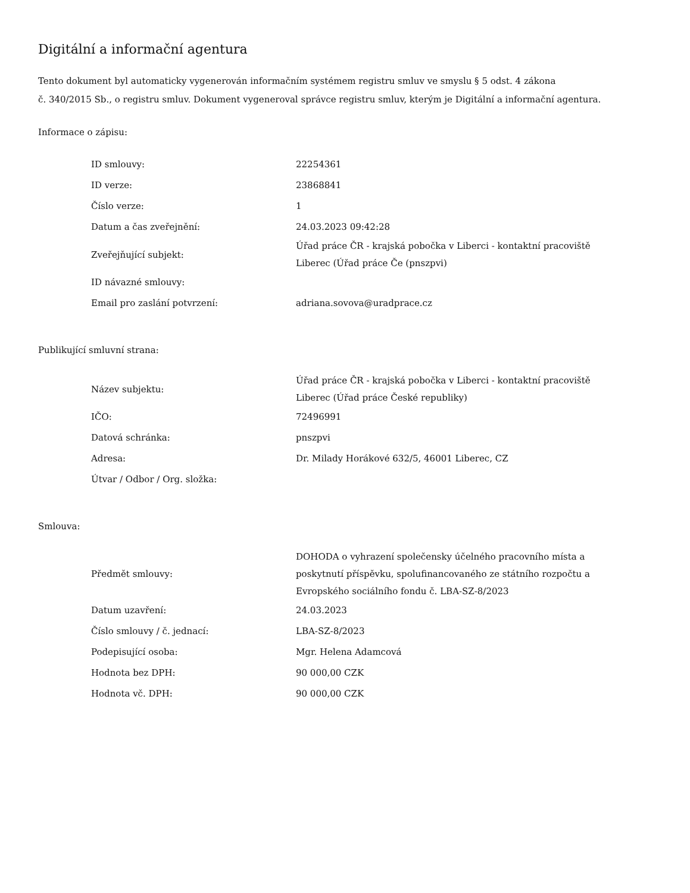Digitální a informační agentura
Tento dokument byl automaticky vygenerován informačním systémem registru smluv ve smyslu § 5 odst. 4 zákona
č. 340/2015 Sb., o registru smluv. Dokument vygeneroval správce registru smluv, kterým je Digitální a informační agentura.
Informace o zápisu:
| ID smlouvy: | 22254361 |
| ID verze: | 23868841 |
| Číslo verze: | 1 |
| Datum a čas zveřejnění: | 24.03.2023 09:42:28 |
| Zveřejňující subjekt: | Úřad práce ČR - krajská pobočka v Liberci - kontaktní pracoviště Liberec (Úřad práce Če (pnszpvi) |
| ID návazné smlouvy: | |
| Email pro zaslání potvrzení: | adriana.sovova@uradprace.cz |
Publikující smluvní strana:
| Název subjektu: | Úřad práce ČR - krajská pobočka v Liberci - kontaktní pracoviště Liberec (Úřad práce České republiky) |
| IČO: | 72496991 |
| Datová schránka: | pnszpvi |
| Adresa: | Dr. Milady Horákové 632/5, 46001 Liberec, CZ |
| Útvar / Odbor / Org. složka: | |
Smlouva:
| Předmět smlouvy: | DOHODA o vyhrazení společensky účelného pracovního místa a poskytnutí příspěvku, spolufinancovaného ze státního rozpočtu a Evropského sociálního fondu č. LBA-SZ-8/2023 |
| Datum uzavření: | 24.03.2023 |
| Číslo smlouvy / č. jednací: | LBA-SZ-8/2023 |
| Podepisující osoba: | Mgr. Helena Adamcová |
| Hodnota bez DPH: | 90 000,00 CZK |
| Hodnota vč. DPH: | 90 000,00 CZK |